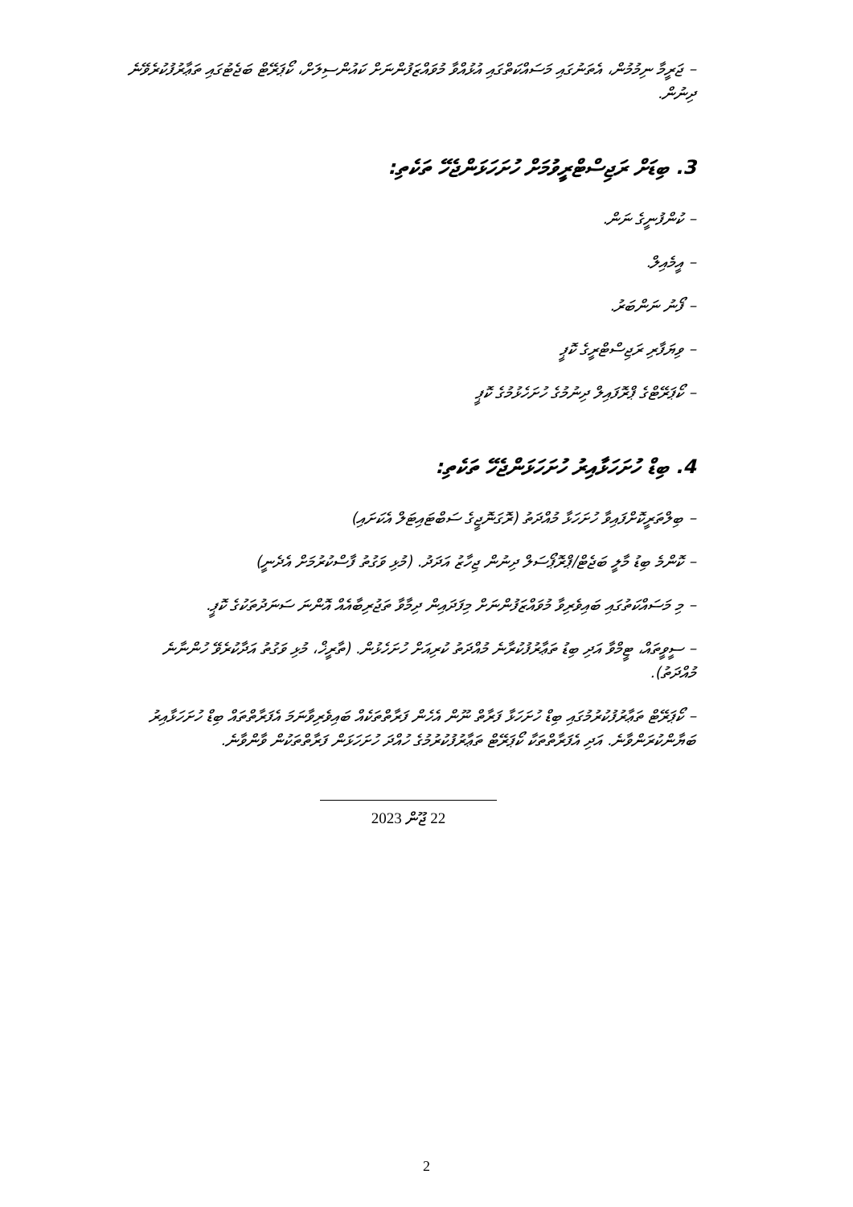– ޖަރީމާ ނިމުމުން، އެތަނުގައި މަސައްކަތްގައި އުޅުއްވާ މުވައްޒަފުންނަށް ކައުންސިލަށް، ކޯޕަރޭޓް ބަޖެޓުގައި ތަޢާރުފުކުރެވޭނެ ދިނުން.
3. ބިޑަށް ރަޖިސްޓްރީވުމަށް ހުށަހަޅަންޖެހޭ ތަކެތި:
– ކުންފުނީގެ ނަން.
– އީމެއިލް.
– ފޯނު ނަންބަރު.
– ވިޔަފާރި ރަޖިސްޓްރީގެ ކޮޕީ
– ކޯޕަރޭޓްގެ ޕްރޮފައިލް ދިނުމުގެ ހުށަހެޅުމުގެ ކޮޕީ
4. ބިޑް ހުށަހަޅާއިރު ހުށަހަޅަންޖެހޭ ތަކެތި:
– ބިލްތަރީކޮށްފައިވާ ހުށަހަޅާ މުއްދަތު (ރޮގަނޮޖީގެ ސަބްޓައިޓަލް އެކަށައި)
– ކޮންމެ ބިޑު މާލީ ބަޖެޓް/ޕްރޮޕޯސަލް ދިނުން ޖިހާޒު އަދަދު. (މުޅި ވަގުތު ފާސްކުރުމަށް އެދެނީ)
– މި މަސައްކަތުގައި ބައިވެރިވާ މުވައްޒަފުންނަށް މިފަދައިން ދިމާވާ ތަޖުރިބާއެއް އޮންނަ ސަނަދުތަކުގެ ކޮޕީ.
– ސީވީތައް، ޓީމްވާ އަދި ބިޑު ތަޢާރުފުކުރާނެ މުއްދަތު ކުރިއަށް ހުށަހެޅުން. (ތާރީޚް، މުޅި ވަގުތު އަދާކުރެވޭ ހުންނާނެ މުއްދަތު).
– ކޯޕަރޭޓް ތަޢާރުފުކުރުމުގައި ބިޑް ހުށަހަޅާ ފަރާތް ނޫން އެހެން ފަރާތްތަކެއް ބައިވެރިވާނަމަ އެފަރާތްތައް ބިޑް ހުށަހަޅާއިރު ބަޔާންކުރަންވާނެ. އަދި އެފަރާތްތަކާ ކޯޕަރޭޓް ތަޢާރުފުކުރުމުގެ ހުއްދަ ހުށަހަޅަން ފަރާތްތަކުން ވާންވާނެ.
22 ޖޫން 2023
2